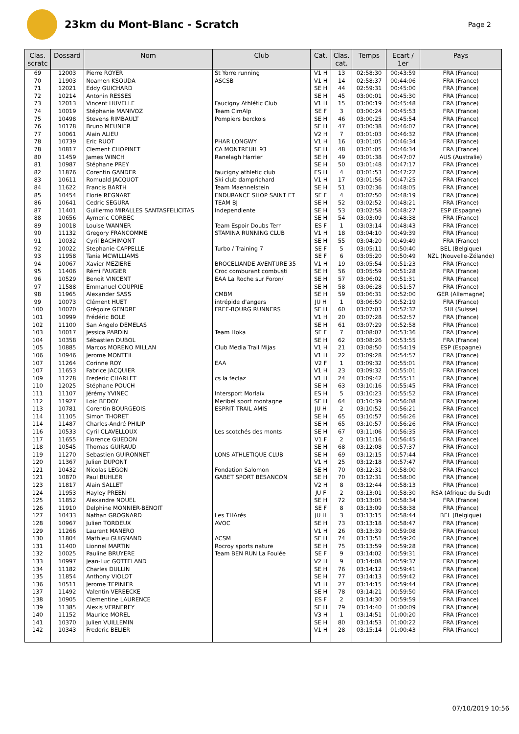23km du Mont-Blanc - Scratch
Page 2
| Clas. scratc | Dossard | Nom | Club | Cat. | Clas. cat. | Temps | Ecart / 1er | Pays |
| --- | --- | --- | --- | --- | --- | --- | --- | --- |
| 69 | 12003 | Pierre ROYER | St Yorre running | V1 H | 13 | 02:58:30 | 00:43:59 | FRA (France) |
| 70 | 11903 | Noamen KSOUDA | ASCSB | V1 H | 14 | 02:58:37 | 00:44:06 | FRA (France) |
| 71 | 12021 | Eddy GUICHARD | | SE H | 44 | 02:59:31 | 00:45:00 | FRA (France) |
| 72 | 10214 | Antonin RESSES | | SE H | 45 | 03:00:01 | 00:45:30 | FRA (France) |
| 73 | 12013 | Vincent HUVELLE | Faucigny Athlétic Club | V1 H | 15 | 03:00:19 | 00:45:48 | FRA (France) |
| 74 | 10019 | Stéphanie MANIVOZ | Team CimAlp | SE F | 3 | 03:00:24 | 00:45:53 | FRA (France) |
| 75 | 10498 | Stevens RIMBAULT | Pompiers berckois | SE H | 46 | 03:00:25 | 00:45:54 | FRA (France) |
| 76 | 10178 | Bruno MEUNIER | | SE H | 47 | 03:00:38 | 00:46:07 | FRA (France) |
| 77 | 10061 | Alain ALIEU | | V2 H | 7 | 03:01:03 | 00:46:32 | FRA (France) |
| 78 | 10739 | Eric RUOT | PHAR LONGWY | V1 H | 16 | 03:01:05 | 00:46:34 | FRA (France) |
| 78 | 10817 | Clement CHOPINET | CA MONTREUIL 93 | SE H | 48 | 03:01:05 | 00:46:34 | FRA (France) |
| 80 | 11459 | James WINCH | Ranelagh Harrier | SE H | 49 | 03:01:38 | 00:47:07 | AUS (Australie) |
| 81 | 10987 | Stéphane PREY | | SE H | 50 | 03:01:48 | 00:47:17 | FRA (France) |
| 82 | 11876 | Corentin GANDER | faucigny athletic club | ES H | 4 | 03:01:53 | 00:47:22 | FRA (France) |
| 83 | 10611 | Romuald JACQUOT | Ski club damprichard | V1 H | 17 | 03:01:56 | 00:47:25 | FRA (France) |
| 84 | 11622 | Francis BARTH | Team Maennelstein | SE H | 51 | 03:02:36 | 00:48:05 | FRA (France) |
| 85 | 10454 | Florie REGNART | ENDURANCE SHOP SAINT ET | SE F | 4 | 03:02:50 | 00:48:19 | FRA (France) |
| 86 | 10641 | Cedric SEGURA | TEAM BJ | SE H | 52 | 03:02:52 | 00:48:21 | FRA (France) |
| 87 | 11401 | Guillermo MIRALLES SANTASFELICITAS | Independiente | SE H | 53 | 03:02:58 | 00:48:27 | ESP (Espagne) |
| 88 | 10656 | Aymeric CORBEC | | SE H | 54 | 03:03:09 | 00:48:38 | FRA (France) |
| 89 | 10018 | Louise WANNER | Team Espoir Doubs Terr | ES F | 1 | 03:03:14 | 00:48:43 | FRA (France) |
| 90 | 11132 | Gregory FRANCOMME | STAMINA RUNNING CLUB | V1 H | 18 | 03:04:10 | 00:49:39 | FRA (France) |
| 91 | 10032 | Cyril BACHIMONT | | SE H | 55 | 03:04:20 | 00:49:49 | FRA (France) |
| 92 | 10022 | Stephanie CAPPELLE | Turbo / Training 7 | SE F | 5 | 03:05:11 | 00:50:40 | BEL (Belgique) |
| 93 | 11958 | Tania MCWILLIAMS | | SE F | 6 | 03:05:20 | 00:50:49 | NZL (Nouvelle-Zélande) |
| 94 | 10067 | Xavier MEZIERE | BROCELIANDE AVENTURE 35 | V1 H | 19 | 03:05:54 | 00:51:23 | FRA (France) |
| 95 | 11406 | Rémi FAUGIER | Croc comburant combusti | SE H | 56 | 03:05:59 | 00:51:28 | FRA (France) |
| 96 | 10529 | Benoit VINCENT | EAA La Roche sur Foron/ | SE H | 57 | 03:06:02 | 00:51:31 | FRA (France) |
| 97 | 11588 | Emmanuel COUPRIE | | SE H | 58 | 03:06:28 | 00:51:57 | FRA (France) |
| 98 | 11965 | Alexander SASS | CMBM | SE H | 59 | 03:06:31 | 00:52:00 | GER (Allemagne) |
| 99 | 10073 | Clément HUET | intrépide d'angers | JU H | 1 | 03:06:50 | 00:52:19 | FRA (France) |
| 100 | 10070 | Grégoire GENDRE | FREE-BOURG RUNNERS | SE H | 60 | 03:07:03 | 00:52:32 | SUI (Suisse) |
| 101 | 10999 | Frédéric BOLE | | V1 H | 20 | 03:07:28 | 00:52:57 | FRA (France) |
| 102 | 11100 | San Angelo DEMELAS | | SE H | 61 | 03:07:29 | 00:52:58 | FRA (France) |
| 103 | 10017 | Jessica PARDIN | Team Hoka | SE F | 7 | 03:08:07 | 00:53:36 | FRA (France) |
| 104 | 10358 | Sébastien DUBOL | | SE H | 62 | 03:08:26 | 00:53:55 | FRA (France) |
| 105 | 10885 | Marcos MORENO MILLAN | Club Media Trail Mijas | V1 H | 21 | 03:08:50 | 00:54:19 | ESP (Espagne) |
| 106 | 10946 | Jerome MONTEIL | | V1 H | 22 | 03:09:28 | 00:54:57 | FRA (France) |
| 107 | 11264 | Corinne ROY | EAA | V2 F | 1 | 03:09:32 | 00:55:01 | FRA (France) |
| 107 | 11653 | Fabrice JACQUIER | | V1 H | 23 | 03:09:32 | 00:55:01 | FRA (France) |
| 109 | 11278 | Frederic CHARLET | cs la feclaz | V1 H | 24 | 03:09:42 | 00:55:11 | FRA (France) |
| 110 | 12025 | Stéphane POUCH | | SE H | 63 | 03:10:16 | 00:55:45 | FRA (France) |
| 111 | 11107 | Jérémy YVINEC | Intersport Morlaix | ES H | 5 | 03:10:23 | 00:55:52 | FRA (France) |
| 112 | 11927 | Loic BEDOY | Meribel sport montagne | SE H | 64 | 03:10:39 | 00:56:08 | FRA (France) |
| 113 | 10781 | Corentin BOURGEOIS | ESPRIT TRAIL AMIS | JU H | 2 | 03:10:52 | 00:56:21 | FRA (France) |
| 114 | 11105 | Simon THORET | | SE H | 65 | 03:10:57 | 00:56:26 | FRA (France) |
| 114 | 11487 | Charles-André PHILIP | | SE H | 65 | 03:10:57 | 00:56:26 | FRA (France) |
| 116 | 10533 | Cyril CLAVELLOUX | Les scotchés des monts | SE H | 67 | 03:11:06 | 00:56:35 | FRA (France) |
| 117 | 11655 | Florence GUEDON | | V1 F | 2 | 03:11:16 | 00:56:45 | FRA (France) |
| 118 | 10545 | Thomas GUIRAUD | | SE H | 68 | 03:12:08 | 00:57:37 | FRA (France) |
| 119 | 11270 | Sebastien GUIRONNET | LONS ATHLETIQUE CLUB | SE H | 69 | 03:12:15 | 00:57:44 | FRA (France) |
| 120 | 11367 | Julien DUPONT | | V1 H | 25 | 03:12:18 | 00:57:47 | FRA (France) |
| 121 | 10432 | Nicolas LEGON | Fondation Salomon | SE H | 70 | 03:12:31 | 00:58:00 | FRA (France) |
| 121 | 10870 | Paul BUHLER | GABET SPORT BESANCON | SE H | 70 | 03:12:31 | 00:58:00 | FRA (France) |
| 123 | 11817 | Alain SALLET | | V2 H | 8 | 03:12:44 | 00:58:13 | FRA (France) |
| 124 | 11953 | Hayley PREEN | | JU F | 2 | 03:13:01 | 00:58:30 | RSA (Afrique du Sud) |
| 125 | 11852 | Alexandre NOUEL | | SE H | 72 | 03:13:05 | 00:58:34 | FRA (France) |
| 126 | 11910 | Delphine MONNIER-BENOIT | | SE F | 8 | 03:13:09 | 00:58:38 | FRA (France) |
| 127 | 10433 | Nathan GROGNARD | Les THArés | JU H | 3 | 03:13:15 | 00:58:44 | BEL (Belgique) |
| 128 | 10967 | Julien TORDEUX | AVOC | SE H | 73 | 03:13:18 | 00:58:47 | FRA (France) |
| 129 | 11266 | Laurent MANERO | | V1 H | 26 | 03:13:39 | 00:59:08 | FRA (France) |
| 130 | 11804 | Mathieu GUIGNAND | ACSM | SE H | 74 | 03:13:51 | 00:59:20 | FRA (France) |
| 131 | 11400 | Lionnel MARTIN | Rocroy sports nature | SE H | 75 | 03:13:59 | 00:59:28 | FRA (France) |
| 132 | 10025 | Pauline BRUYERE | Team BEN RUN La Foulée | SE F | 9 | 03:14:02 | 00:59:31 | FRA (France) |
| 133 | 10997 | Jean-Luc GOTTELAND | | V2 H | 9 | 03:14:08 | 00:59:37 | FRA (France) |
| 134 | 11182 | Charles DULLIN | | SE H | 76 | 03:14:12 | 00:59:41 | FRA (France) |
| 135 | 11854 | Anthony VIOLOT | | SE H | 77 | 03:14:13 | 00:59:42 | FRA (France) |
| 136 | 10511 | Jerome TEPINIER | | V1 H | 27 | 03:14:15 | 00:59:44 | FRA (France) |
| 137 | 11492 | Valentin VEREECKE | | SE H | 78 | 03:14:21 | 00:59:50 | FRA (France) |
| 138 | 10905 | Clementine LAURENCE | | ES F | 2 | 03:14:30 | 00:59:59 | FRA (France) |
| 139 | 11385 | Alexis VERNEREY | | SE H | 79 | 03:14:40 | 01:00:09 | FRA (France) |
| 140 | 11152 | Maurice MOREL | | V3 H | 1 | 03:14:51 | 01:00:20 | FRA (France) |
| 141 | 10370 | Julien VUILLEMIN | | SE H | 80 | 03:14:53 | 01:00:22 | FRA (France) |
| 142 | 10343 | Frederic BELIER | | V1 H | 28 | 03:15:14 | 01:00:43 | FRA (France) |
07/10/2019 10:56